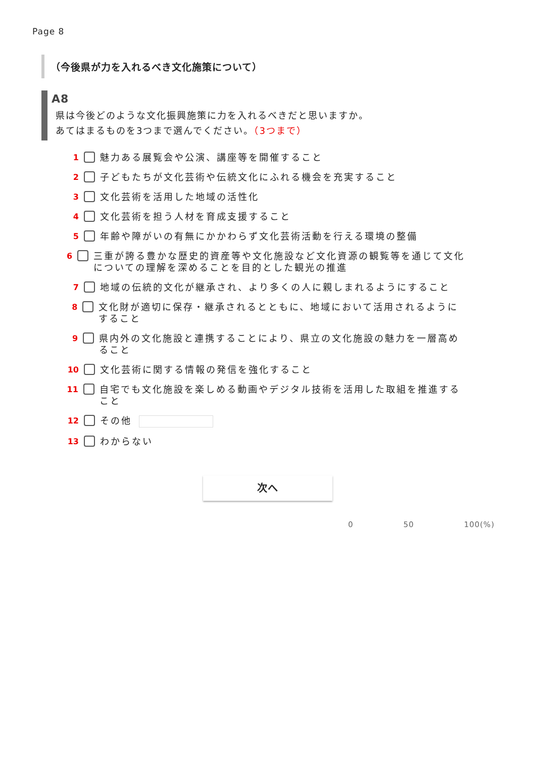Page 8
（今後県が力を入れるべき文化施策について）
A8
県は今後どのような文化振興施策に力を入れるべきだと思いますか。
あてはまるものを3つまで選んでください。（3つまで）
1 魅力ある展覧会や公演、講座等を開催すること
2 子どもたちが文化芸術や伝統文化にふれる機会を充実すること
3 文化芸術を活用した地域の活性化
4 文化芸術を担う人材を育成支援すること
5 年齢や障がいの有無にかかわらず文化芸術活動を行える環境の整備
6 三重が誇る豊かな歴史的資産等や文化施設など文化資源の観覧等を通じて文化についての理解を深めることを目的とした観光の推進
7 地域の伝統的文化が継承され、より多くの人に親しまれるようにすること
8 文化財が適切に保存・継承されるとともに、地域において活用されるようにすること
9 県内外の文化施設と連携することにより、県立の文化施設の魅力を一層高めること
10 文化芸術に関する情報の発信を強化すること
11 自宅でも文化施設を楽しめる動画やデジタル技術を活用した取組を推進すること
12 その他
13 わからない
次へ
0 50 100(%)